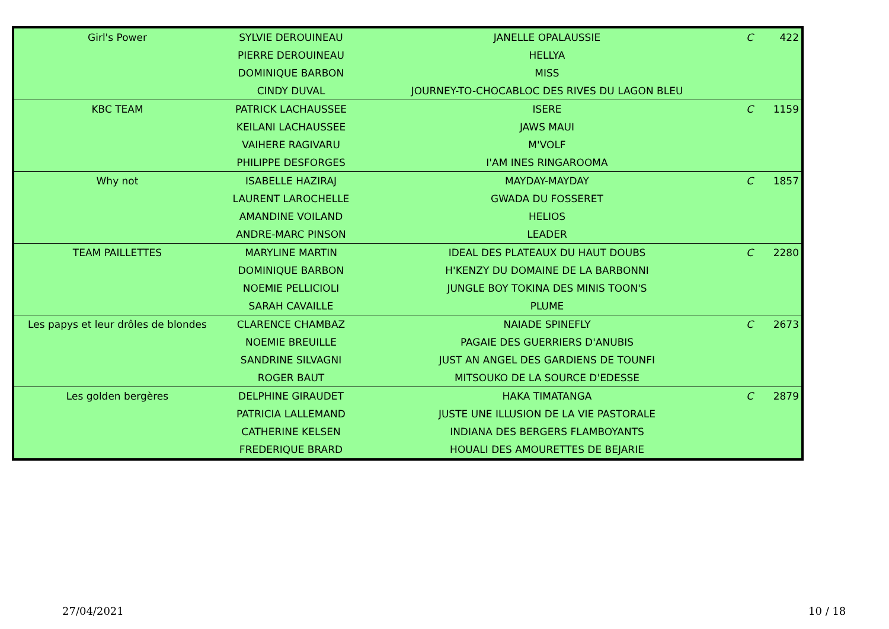| Girl's Power | SYLVIE DEROUINEAU | JANELLE OPALAUSSIE | C | 422 |
| | PIERRE DEROUINEAU | HELLYA | | |
| | DOMINIQUE BARBON | MISS | | |
| | CINDY DUVAL | JOURNEY-TO-CHOCABLOC DES RIVES DU LAGON BLEU | | |
| KBC TEAM | PATRICK LACHAUSSEE | ISERE | C | 1159 |
| | KEILANI LACHAUSSEE | JAWS MAUI | | |
| | VAIHERE RAGIVARU | M'VOLF | | |
| | PHILIPPE DESFORGES | I'AM INES RINGAROOMA | | |
| Why not | ISABELLE HAZIRAJ | MAYDAY-MAYDAY | C | 1857 |
| | LAURENT LAROCHELLE | GWADA DU FOSSERET | | |
| | AMANDINE VOILAND | HELIOS | | |
| | ANDRE-MARC PINSON | LEADER | | |
| TEAM PAILLETTES | MARYLINE MARTIN | IDEAL DES PLATEAUX DU HAUT DOUBS | C | 2280 |
| | DOMINIQUE BARBON | H'KENZY DU DOMAINE DE LA BARBONNI | | |
| | NOEMIE PELLICIOLI | JUNGLE BOY TOKINA DES MINIS TOON'S | | |
| | SARAH CAVAILLE | PLUME | | |
| Les papys et leur drôles de blondes | CLARENCE CHAMBAZ | NAIADE SPINEFLY | C | 2673 |
| | NOEMIE BREUILLE | PAGAIE DES GUERRIERS D'ANUBIS | | |
| | SANDRINE SILVAGNI | JUST AN ANGEL DES GARDIENS DE TOUNFI | | |
| | ROGER BAUT | MITSOUKO DE LA SOURCE D'EDESSE | | |
| Les golden bergères | DELPHINE GIRAUDET | HAKA TIMATANGA | C | 2879 |
| | PATRICIA LALLEMAND | JUSTE UNE ILLUSION DE LA VIE PASTORALE | | |
| | CATHERINE KELSEN | INDIANA DES BERGERS FLAMBOYANTS | | |
| | FREDERIQUE BRARD | HOUALI DES AMOURETTES DE BEJARIE | | |
27/04/2021 10 / 18